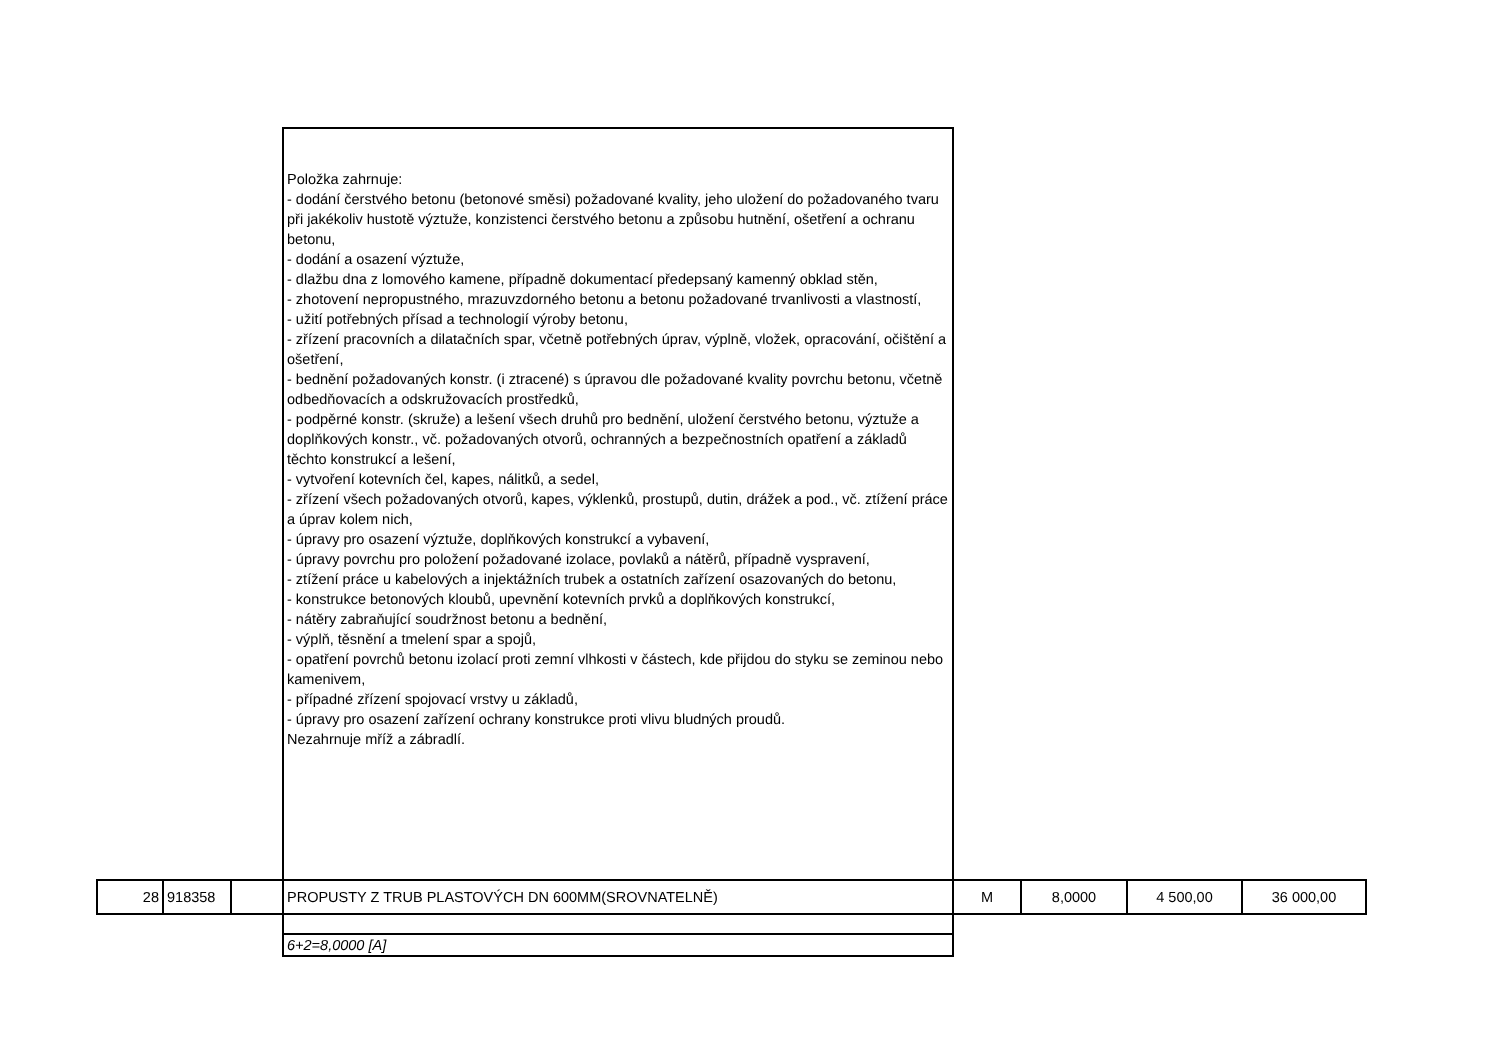| | | | Položka zahrnuje: - dodání čerstvého betonu (betonové směsi) požadované kvality, jeho uložení do požadovaného tvaru při jakékoliv hustotě výztuže, konzistenci čerstvého betonu a způsobu hutnění, ošetření a ochranu betonu, - dodání a osazení výztuže, - dlažbu dna z lomového kamene, případně dokumentací předepsaný kamenný obklad stěn, - zhotovení nepropustného, mrazuvzdorného betonu a betonu požadované trvanlivosti a vlastností, - užití potřebných přísad a technologií výroby betonu, - zřízení pracovních a dilatačních spar, včetně potřebných úprav, výplně, vložek, opracování, očištění a ošetření, - bednění požadovaných konstr. (i ztracené) s úpravou dle požadované kvality povrchu betonu, včetně odbedňovacích a odskružovacích prostředků, - podpěrné konstr. (skruže) a lešení všech druhů pro bednění, uložení čerstvého betonu, výztuže a doplňkových konstr., vč. požadovaných otvorů, ochranných a bezpečnostních opatření a základů těchto konstrukcí a lešení, - vytvoření kotevních čel, kapes, nálitků, a sedel, - zřízení všech požadovaných otvorů, kapes, výklenků, prostupů, dutin, drážek a pod., vč. ztížení práce a úprav kolem nich, - úpravy pro osazení výztuže, doplňkových konstrukcí a vybavení, - úpravy povrchu pro položení požadované izolace, povlaků a nátěrů, případně vyspravení, - ztížení práce u kabelových a injektážních trubek a ostatních zařízení osazovaných do betonu, - konstrukce betonových kloubů, upevnění kotevních prvků a doplňkových konstrukcí, - nátěry zabraňující soudržnost betonu a bednění, - výplň, těsnění a tmelení spar a spojů, - opatření povrchů betonu izolací proti zemní vlhkosti v částech, kde přijdou do styku se zeminou nebo kamenivem, - případné zřízení spojovací vrstvy u základů, - úpravy pro osazení zařízení ochrany konstrukce proti vlivu bludných proudů. Nezahrnuje mříž a zábradlí. | | | | |
| 28 | 918358 | | PROPUSTY Z TRUB PLASTOVÝCH DN 600MM(SROVNATELNĚ) | M | 8,0000 | 4 500,00 | 36 000,00 |
| | | | 6+2=8,0000 [A] | | | | |